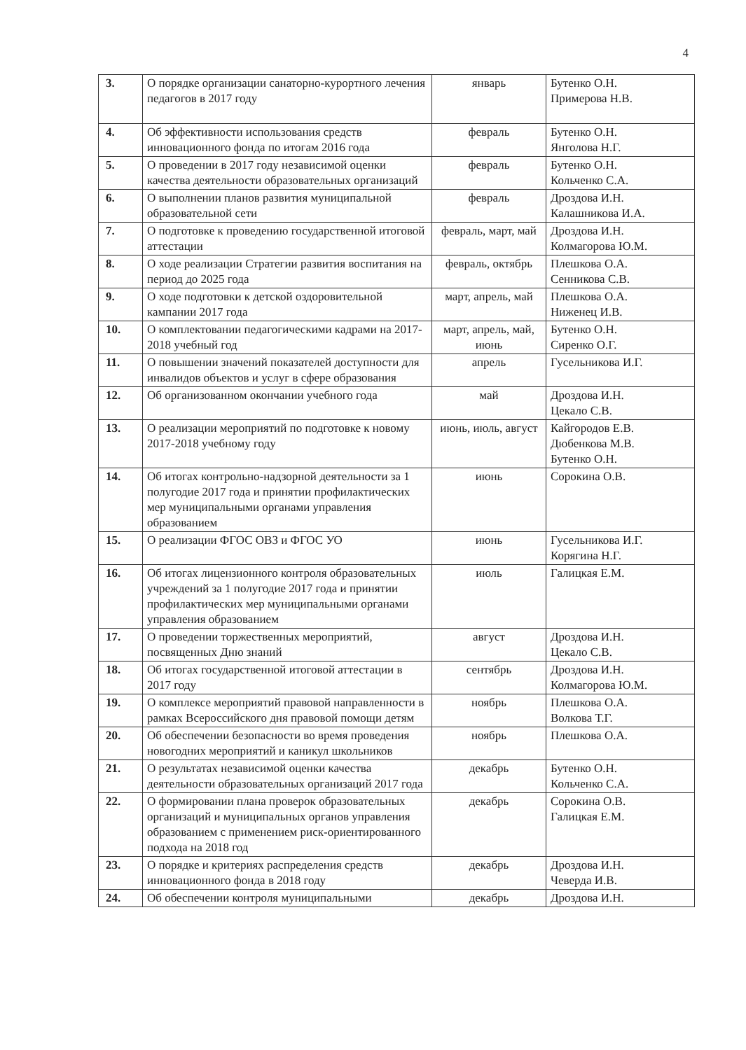4
| 3. | О порядке организации санаторно-курортного лечения педагогов в 2017 году | январь | Бутенко О.Н. Примерова Н.В. |
| 4. | Об эффективности использования средств инновационного фонда по итогам 2016 года | февраль | Бутенко О.Н. Янголова Н.Г. |
| 5. | О проведении в 2017 году независимой оценки качества деятельности образовательных организаций | февраль | Бутенко О.Н. Кольченко С.А. |
| 6. | О выполнении планов развития муниципальной образовательной сети | февраль | Дроздова И.Н. Калашникова И.А. |
| 7. | О подготовке к проведению государственной итоговой аттестации | февраль, март, май | Дроздова И.Н. Колмагорова Ю.М. |
| 8. | О ходе реализации Стратегии развития воспитания на период до 2025 года | февраль, октябрь | Плешкова О.А. Сенникова С.В. |
| 9. | О ходе подготовки к детской оздоровительной кампании 2017 года | март, апрель, май | Плешкова О.А. Ниженец И.В. |
| 10. | О комплектовании педагогическими кадрами на 2017-2018 учебный год | март, апрель, май, июнь | Бутенко О.Н. Сиренко О.Г. |
| 11. | О повышении значений показателей доступности для инвалидов объектов и услуг в сфере образования | апрель | Гусельникова И.Г. |
| 12. | Об организованном окончании учебного года | май | Дроздова И.Н. Цекало С.В. |
| 13. | О реализации мероприятий по подготовке к новому 2017-2018 учебному году | июнь, июль, август | Кайгородов Е.В. Дюбенкова М.В. Бутенко О.Н. |
| 14. | Об итогах контрольно-надзорной деятельности за 1 полугодие 2017 года и принятии профилактических мер муниципальными органами управления образованием | июнь | Сорокина О.В. |
| 15. | О реализации ФГОС ОВЗ и ФГОС УО | июнь | Гусельникова И.Г. Корягина Н.Г. |
| 16. | Об итогах лицензионного контроля образовательных учреждений за 1 полугодие 2017 года и принятии профилактических мер муниципальными органами управления образованием | июль | Галицкая Е.М. |
| 17. | О проведении торжественных мероприятий, посвященных Дню знаний | август | Дроздова И.Н. Цекало С.В. |
| 18. | Об итогах государственной итоговой аттестации в 2017 году | сентябрь | Дроздова И.Н. Колмагорова Ю.М. |
| 19. | О комплексе мероприятий правовой направленности в рамках Всероссийского дня правовой помощи детям | ноябрь | Плешкова О.А. Волкова Т.Г. |
| 20. | Об обеспечении безопасности во время проведения новогодних мероприятий и каникул школьников | ноябрь | Плешкова О.А. |
| 21. | О результатах независимой оценки качества деятельности образовательных организаций 2017 года | декабрь | Бутенко О.Н. Кольченко С.А. |
| 22. | О формировании плана проверок образовательных организаций и муниципальных органов управления образованием с применением риск-ориентированного подхода на 2018 год | декабрь | Сорокина О.В. Галицкая Е.М. |
| 23. | О порядке и критериях распределения средств инновационного фонда в 2018 году | декабрь | Дроздова И.Н. Чеверда И.В. |
| 24. | Об обеспечении контроля муниципальными | декабрь | Дроздова И.Н. |